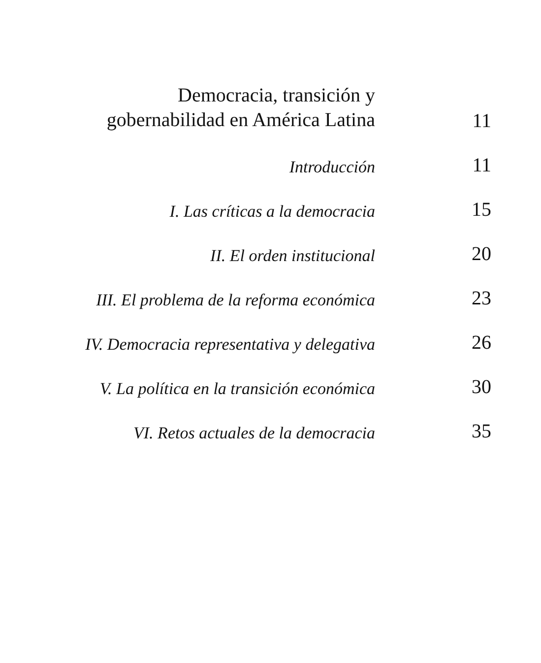Democracia, transición y
gobernabilidad en América Latina
11
Introducción
11
I. Las críticas a la democracia
15
II. El orden institucional
20
III. El problema de la reforma económica
23
IV. Democracia representativa y delegativa
26
V. La política en la transición económica
30
VI. Retos actuales de la democracia
35